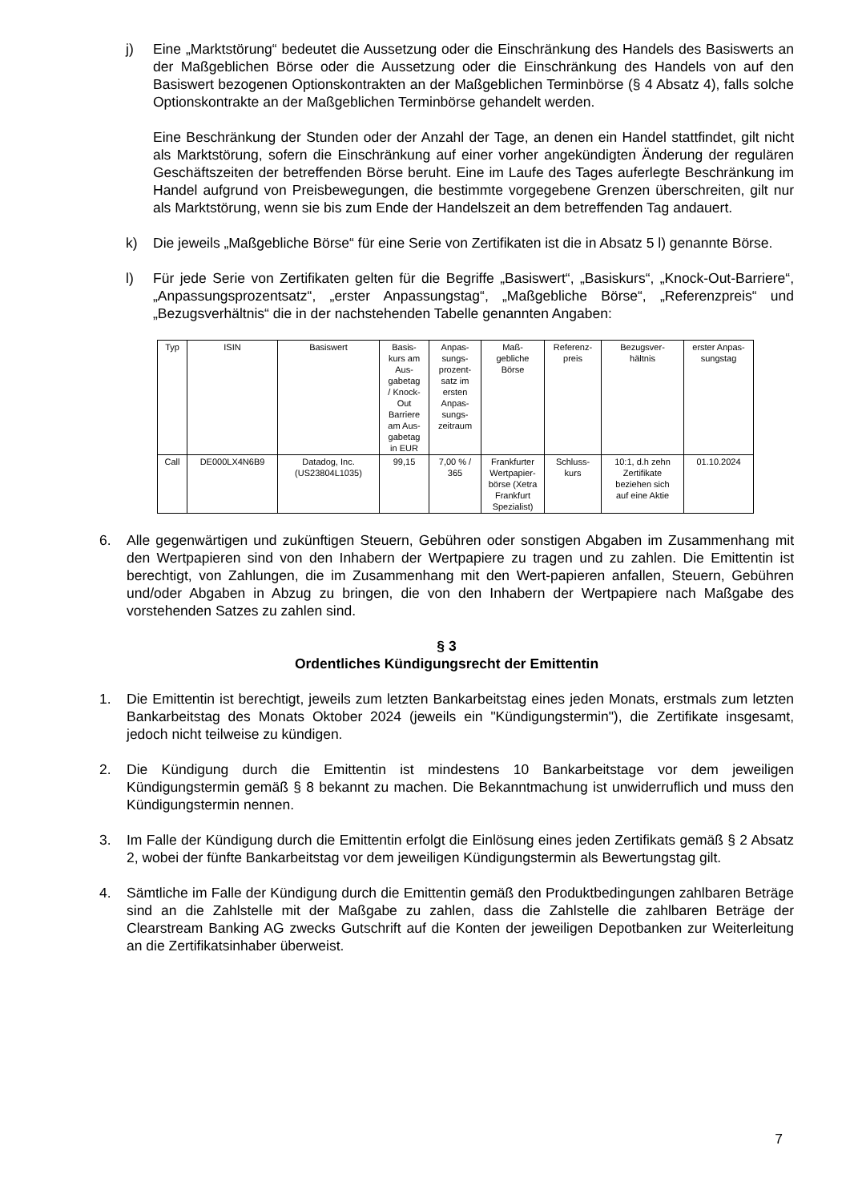j) Eine „Marktstörung“ bedeutet die Aussetzung oder die Einschränkung des Handels des Basiswerts an der Maßgeblichen Börse oder die Aussetzung oder die Einschränkung des Handels von auf den Basiswert bezogenen Optionskontrakten an der Maßgeblichen Terminbörse (§ 4 Absatz 4), falls solche Optionskontrakte an der Maßgeblichen Terminbörse gehandelt werden.
Eine Beschränkung der Stunden oder der Anzahl der Tage, an denen ein Handel stattfindet, gilt nicht als Marktstörung, sofern die Einschränkung auf einer vorher angekündigten Änderung der regulären Geschäftszeiten der betreffenden Börse beruht. Eine im Laufe des Tages auferlegte Beschränkung im Handel aufgrund von Preisbewegungen, die bestimmte vorgegebene Grenzen überschreiten, gilt nur als Marktstörung, wenn sie bis zum Ende der Handelszeit an dem betreffenden Tag andauert.
k) Die jeweils „Maßgebliche Börse“ für eine Serie von Zertifikaten ist die in Absatz 5 l) genannte Börse.
l) Für jede Serie von Zertifikaten gelten für die Begriffe „Basiswert“, „Basiskurs“, „Knock-Out-Barriere“, „Anpassungsprozentsatz“, „erster Anpassungstag“, „Maßgebliche Börse“, „Referenzpreis“ und „Bezugsverhältnis“ die in der nachstehenden Tabelle genannten Angaben:
| Typ | ISIN | Basiswert | Basis- kurs am Aus- gabetag / Knock- Out Barriere am Aus- gabetag in EUR | Anpas- sungs- prozent- satz im ersten Anpas- sungs- zeitraum | Maß- gebliche Börse | Referenz- preis | Bezugsver- hältnis | erster Anpas- sungstag |
| Call | DE000LX4N6B9 | Datadog, Inc. (US23804L1035) | 99,15 | 7,00 % / 365 | Frankfurter Wertpapier- börse (Xetra Frankfurt Spezialist) | Schluss- kurs | 10:1, d.h zehn Zertifikate beziehen sich auf eine Aktie | 01.10.2024 |
6. Alle gegenwärtigen und zukünftigen Steuern, Gebühren oder sonstigen Abgaben im Zusammenhang mit den Wertpapieren sind von den Inhabern der Wertpapiere zu tragen und zu zahlen. Die Emittentin ist berechtigt, von Zahlungen, die im Zusammenhang mit den Wert-papieren anfallen, Steuern, Gebühren und/oder Abgaben in Abzug zu bringen, die von den Inhabern der Wertpapiere nach Maßgabe des vorstehenden Satzes zu zahlen sind.
§ 3
Ordentliches Kündigungsrecht der Emittentin
1. Die Emittentin ist berechtigt, jeweils zum letzten Bankarbeitstag eines jeden Monats, erstmals zum letzten Bankarbeitstag des Monats Oktober 2024 (jeweils ein "Kündigungstermin"), die Zertifikate insgesamt, jedoch nicht teilweise zu kündigen.
2. Die Kündigung durch die Emittentin ist mindestens 10 Bankarbeitstage vor dem jeweiligen Kündigungstermin gemäß § 8 bekannt zu machen. Die Bekanntmachung ist unwiderruflich und muss den Kündigungstermin nennen.
3. Im Falle der Kündigung durch die Emittentin erfolgt die Einlösung eines jeden Zertifikats gemäß § 2 Absatz 2, wobei der fünfte Bankarbeitstag vor dem jeweiligen Kündigungstermin als Bewertungstag gilt.
4. Sämtliche im Falle der Kündigung durch die Emittentin gemäß den Produktbedingungen zahlbaren Beträge sind an die Zahlstelle mit der Maßgabe zu zahlen, dass die Zahlstelle die zahlbaren Beträge der Clearstream Banking AG zwecks Gutschrift auf die Konten der jeweiligen Depotbanken zur Weiterleitung an die Zertifikatsinhaber überweist.
7